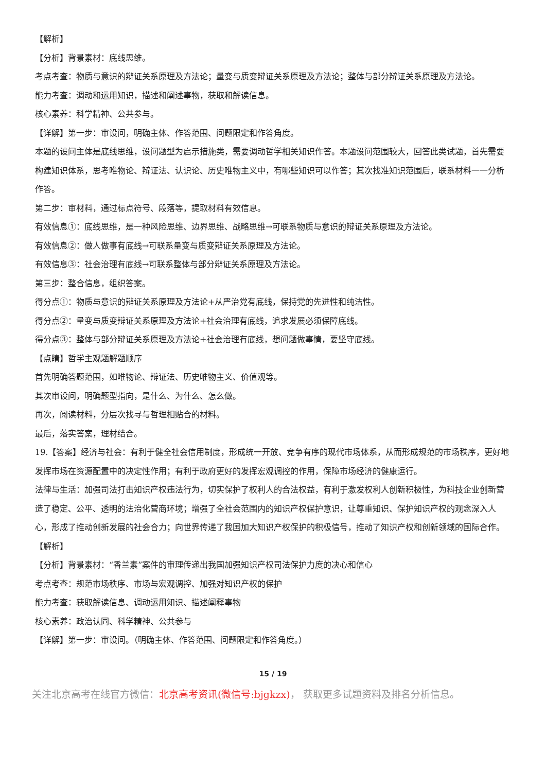【解析】
【分析】背景素材：底线思维。
考点考查：物质与意识的辩证关系原理及方法论；量变与质变辩证关系原理及方法论；整体与部分辩证关系原理及方法论。
能力考查：调动和运用知识，描述和阐述事物，获取和解读信息。
核心素养：科学精神、公共参与。
【详解】第一步：审设问，明确主体、作答范围、问题限定和作答角度。
本题的设问主体是底线思维，设问题型为启示措施类，需要调动哲学相关知识作答。本题设问范围较大，回答此类试题，首先需要构建知识体系，思考唯物论、辩证法、认识论、历史唯物主义中，有哪些知识可以作答；其次找准知识范围后，联系材料一一分析作答。
第二步：审材料，通过标点符号、段落等，提取材料有效信息。
有效信息①：底线思维，是一种风险思维、边界思维、战略思维→可联系物质与意识的辩证关系原理及方法论。
有效信息②：做人做事有底线→可联系量变与质变辩证关系原理及方法论。
有效信息③：社会治理有底线→可联系整体与部分辩证关系原理及方法论。
第三步：整合信息，组织答案。
得分点①：物质与意识的辩证关系原理及方法论+从严治党有底线，保持党的先进性和纯洁性。
得分点②：量变与质变辩证关系原理及方法论+社会治理有底线，追求发展必须保障底线。
得分点③：整体与部分辩证关系原理及方法论+社会治理有底线，想问题做事情，要坚守底线。
【点睛】哲学主观题解题顺序
首先明确答题范围，如唯物论、辩证法、历史唯物主义、价值观等。
其次审设问，明确题型指向，是什么、为什么、怎么做。
再次，阅读材料，分层次找寻与哲理相贴合的材料。
最后，落实答案，理材结合。
19.【答案】经济与社会：有利于健全社会信用制度，形成统一开放、竞争有序的现代市场体系，从而形成规范的市场秩序，更好地发挥市场在资源配置中的决定性作用；有利于政府更好的发挥宏观调控的作用，保障市场经济的健康运行。
法律与生活：加强司法打击知识产权违法行为，切实保护了权利人的合法权益，有利于激发权利人创新积极性，为科技企业创新营造了稳定、公平、透明的法治化营商环境；增强了全社会范围内的知识产权保护意识，让尊重知识、保护知识产权的观念深入人心，形成了推动创新发展的社会合力；向世界传递了我国加大知识产权保护的积极信号，推动了知识产权和创新领域的国际合作。
【解析】
【分析】背景素材：“香兰素”案件的审理传递出我国加强知识产权司法保护力度的决心和信心
考点考查：规范市场秩序、市场与宏观调控、加强对知识产权的保护
能力考查：获取解读信息、调动运用知识、描述阐释事物
核心素养：政治认同、科学精神、公共参与
【详解】第一步：审设问。（明确主体、作答范围、问题限定和作答角度。）
15 / 19
关注北京高考在线官方微信：北京高考资讯(微信号:bjgkzx)， 获取更多试题资料及排名分析信息。